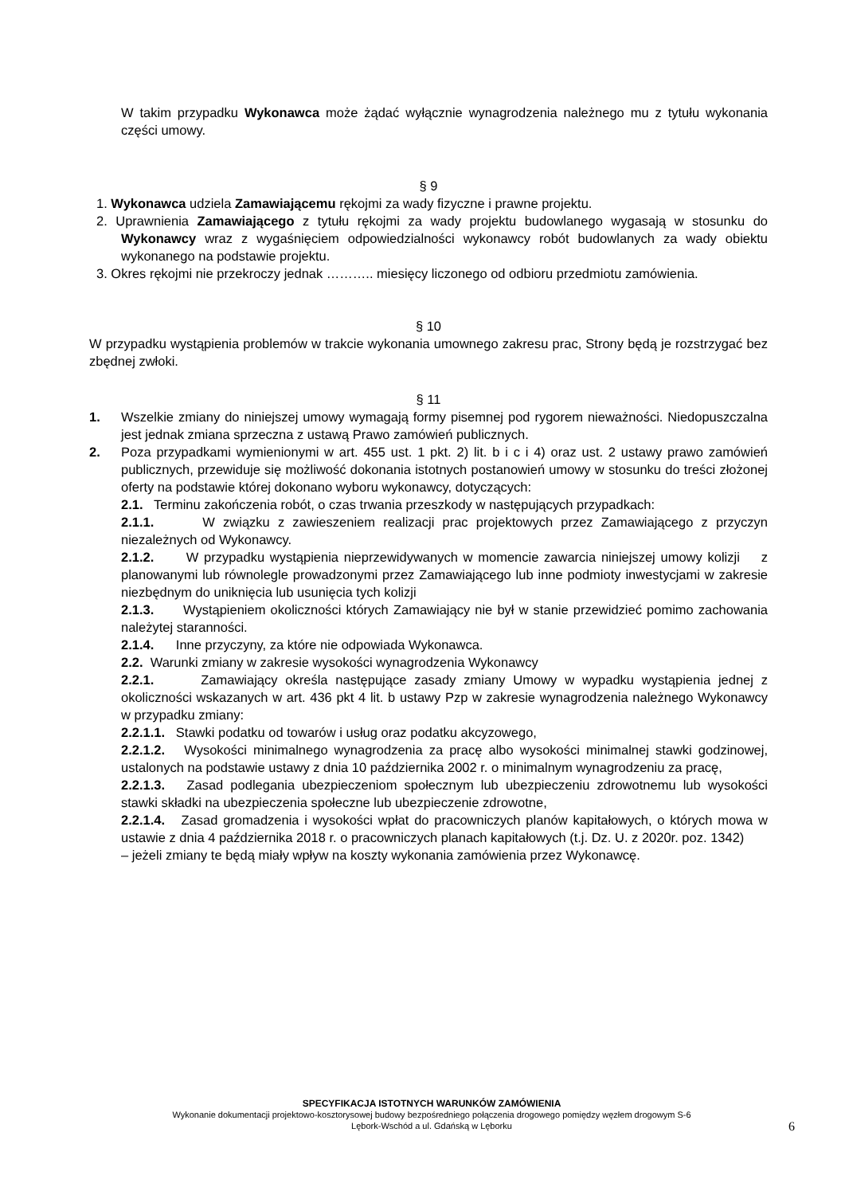W takim przypadku Wykonawca może żądać wyłącznie wynagrodzenia należnego mu z tytułu wykonania części umowy.
§ 9
1. Wykonawca udziela Zamawiającemu rękojmi za wady fizyczne i prawne projektu.
2. Uprawnienia Zamawiającego z tytułu rękojmi za wady projektu budowlanego wygasają w stosunku do Wykonawcy wraz z wygaśnięciem odpowiedzialności wykonawcy robót budowlanych za wady obiektu wykonanego na podstawie projektu.
3. Okres rękojmi nie przekroczy jednak ……….. miesięcy liczonego od odbioru przedmiotu zamówienia.
§ 10
W przypadku wystąpienia problemów w trakcie wykonania umownego zakresu prac, Strony będą je rozstrzygać bez zbędnej zwłoki.
§ 11
1. Wszelkie zmiany do niniejszej umowy wymagają formy pisemnej pod rygorem nieważności. Niedopuszczalna jest jednak zmiana sprzeczna z ustawą Prawo zamówień publicznych.
2. Poza przypadkami wymienionymi w art. 455 ust. 1 pkt. 2) lit. b i c i 4) oraz ust. 2 ustawy prawo zamówień publicznych, przewiduje się możliwość dokonania istotnych postanowień umowy w stosunku do treści złożonej oferty na podstawie której dokonano wyboru wykonawcy, dotyczących:
2.1. Terminu zakończenia robót, o czas trwania przeszkody w następujących przypadkach:
2.1.1. W związku z zawieszeniem realizacji prac projektowych przez Zamawiającego z przyczyn niezależnych od Wykonawcy.
2.1.2. W przypadku wystąpienia nieprzewidywanych w momencie zawarcia niniejszej umowy kolizji z planowanymi lub równolegle prowadzonymi przez Zamawiającego lub inne podmioty inwestycjami w zakresie niezbędnym do uniknięcia lub usunięcia tych kolizji
2.1.3. Wystąpieniem okoliczności których Zamawiający nie był w stanie przewidzieć pomimo zachowania należytej staranności.
2.1.4. Inne przyczyny, za które nie odpowiada Wykonawca.
2.2. Warunki zmiany w zakresie wysokości wynagrodzenia Wykonawcy
2.2.1. Zamawiający określa następujące zasady zmiany Umowy w wypadku wystąpienia jednej z okoliczności wskazanych w art. 436 pkt 4 lit. b ustawy Pzp w zakresie wynagrodzenia należnego Wykonawcy w przypadku zmiany:
2.2.1.1. Stawki podatku od towarów i usług oraz podatku akcyzowego,
2.2.1.2. Wysokości minimalnego wynagrodzenia za pracę albo wysokości minimalnej stawki godzinowej, ustalonych na podstawie ustawy z dnia 10 października 2002 r. o minimalnym wynagrodzeniu za pracę,
2.2.1.3. Zasad podlegania ubezpieczeniom społecznym lub ubezpieczeniu zdrowotnemu lub wysokości stawki składki na ubezpieczenia społeczne lub ubezpieczenie zdrowotne,
2.2.1.4. Zasad gromadzenia i wysokości wpłat do pracowniczych planów kapitałowych, o których mowa w ustawie z dnia 4 października 2018 r. o pracowniczych planach kapitałowych (t.j. Dz. U. z 2020r. poz. 1342)
– jeżeli zmiany te będą miały wpływ na koszty wykonania zamówienia przez Wykonawcę.
SPECYFIKACJA ISTOTNYCH WARUNKÓW ZAMÓWIENIA
Wykonanie dokumentacji projektowo-kosztorysowej budowy bezpośredniego połączenia drogowego pomiędzy węzłem drogowym S-6
Lębork-Wschód a ul. Gdańską w Lęborku
6